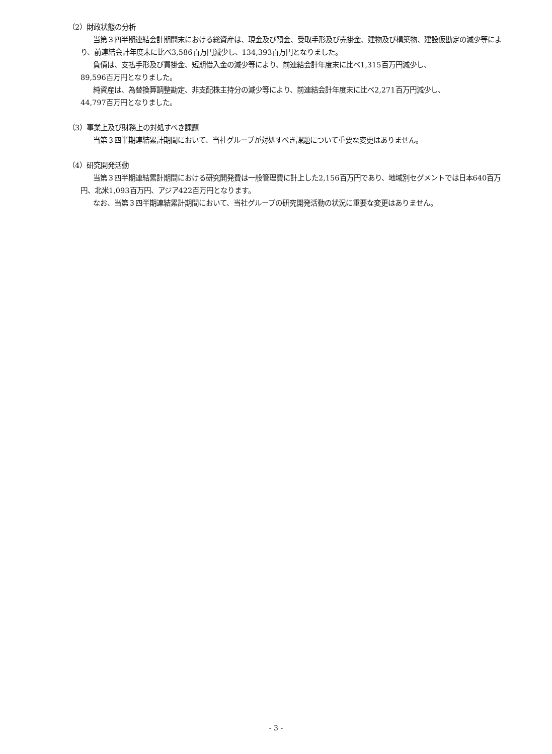（2）財政状態の分析
当第３四半期連結会計期間末における総資産は、現金及び預金、受取手形及び売掛金、建物及び構築物、建設仮勘定の減少等により、前連結会計年度末に比べ3,586百万円減少し、134,393百万円となりました。
負債は、支払手形及び買掛金、短期借入金の減少等により、前連結会計年度末に比べ1,315百万円減少し、
89,596百万円となりました。
純資産は、為替換算調整勘定、非支配株主持分の減少等により、前連結会計年度末に比べ2,271百万円減少し、
44,797百万円となりました。
（3）事業上及び財務上の対処すべき課題
当第３四半期連結累計期間において、当社グループが対処すべき課題について重要な変更はありません。
（4）研究開発活動
当第３四半期連結累計期間における研究開発費は一般管理費に計上した2,156百万円であり、地域別セグメントでは日本640百万円、北米1,093百万円、アジア422百万円となります。
なお、当第３四半期連結累計期間において、当社グループの研究開発活動の状況に重要な変更はありません。
- 3 -